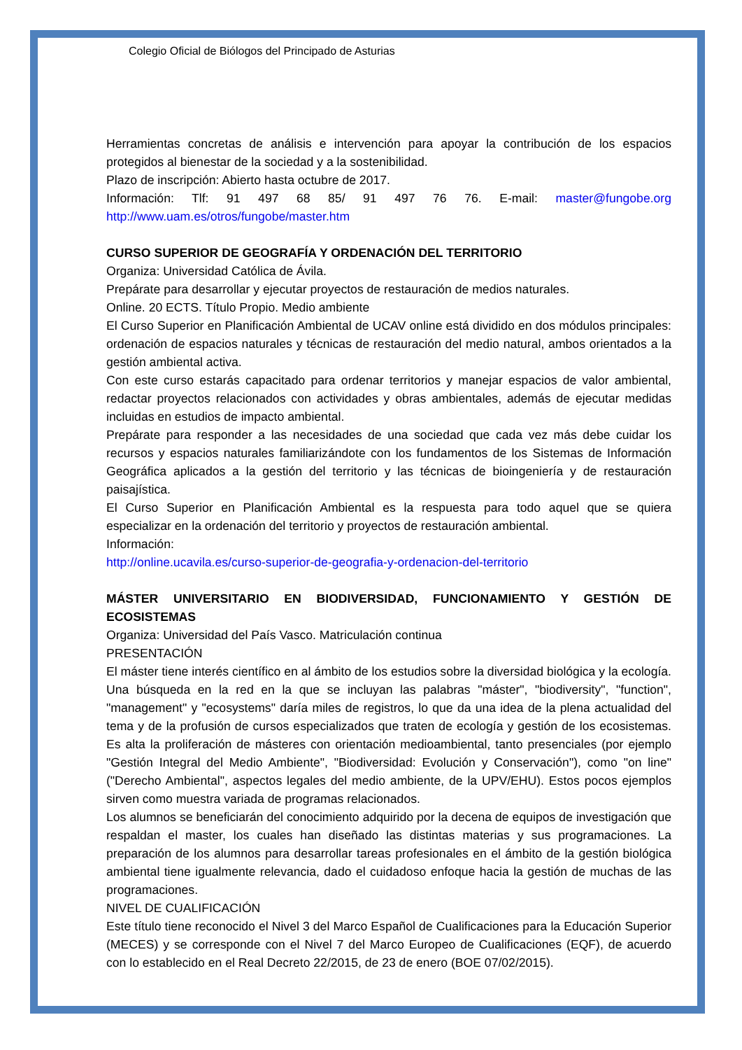Colegio Oficial de Biólogos del Principado de Asturias
Herramientas concretas de análisis e intervención para apoyar la contribución de los espacios protegidos al bienestar de la sociedad y a la sostenibilidad.
Plazo de inscripción: Abierto hasta octubre de 2017.
Información: Tlf: 91 497 68 85/ 91 497 76 76. E-mail: master@fungobe.org http://www.uam.es/otros/fungobe/master.htm
CURSO SUPERIOR DE GEOGRAFÍA Y ORDENACIÓN DEL TERRITORIO
Organiza: Universidad Católica de Ávila.
Prepárate para desarrollar y ejecutar proyectos de restauración de medios naturales.
Online. 20 ECTS. Título Propio. Medio ambiente
El Curso Superior en Planificación Ambiental de UCAV online está dividido en dos módulos principales: ordenación de espacios naturales y técnicas de restauración del medio natural, ambos orientados a la gestión ambiental activa.
Con este curso estarás capacitado para ordenar territorios y manejar espacios de valor ambiental, redactar proyectos relacionados con actividades y obras ambientales, además de ejecutar medidas incluidas en estudios de impacto ambiental.
Prepárate para responder a las necesidades de una sociedad que cada vez más debe cuidar los recursos y espacios naturales familiarizándote con los fundamentos de los Sistemas de Información Geográfica aplicados a la gestión del territorio y las técnicas de bioingeniería y de restauración paisajística.
El Curso Superior en Planificación Ambiental es la respuesta para todo aquel que se quiera especializar en la ordenación del territorio y proyectos de restauración ambiental.
Información:
http://online.ucavila.es/curso-superior-de-geografia-y-ordenacion-del-territorio
MÁSTER UNIVERSITARIO EN BIODIVERSIDAD, FUNCIONAMIENTO Y GESTIÓN DE ECOSISTEMAS
Organiza: Universidad del País Vasco. Matriculación continua
PRESENTACIÓN
El máster tiene interés científico en al ámbito de los estudios sobre la diversidad biológica y la ecología. Una búsqueda en la red en la que se incluyan las palabras "máster", "biodiversity", "function", "management" y "ecosystems" daría miles de registros, lo que da una idea de la plena actualidad del tema y de la profusión de cursos especializados que traten de ecología y gestión de los ecosistemas. Es alta la proliferación de másteres con orientación medioambiental, tanto presenciales (por ejemplo "Gestión Integral del Medio Ambiente", "Biodiversidad: Evolución y Conservación"), como "on line" ("Derecho Ambiental", aspectos legales del medio ambiente, de la UPV/EHU). Estos pocos ejemplos sirven como muestra variada de programas relacionados.
Los alumnos se beneficiarán del conocimiento adquirido por la decena de equipos de investigación que respaldan el master, los cuales han diseñado las distintas materias y sus programaciones. La preparación de los alumnos para desarrollar tareas profesionales en el ámbito de la gestión biológica ambiental tiene igualmente relevancia, dado el cuidadoso enfoque hacia la gestión de muchas de las programaciones.
NIVEL DE CUALIFICACIÓN
Este título tiene reconocido el Nivel 3 del Marco Español de Cualificaciones para la Educación Superior (MECES) y se corresponde con el Nivel 7 del Marco Europeo de Cualificaciones (EQF), de acuerdo con lo establecido en el Real Decreto 22/2015, de 23 de enero (BOE 07/02/2015).